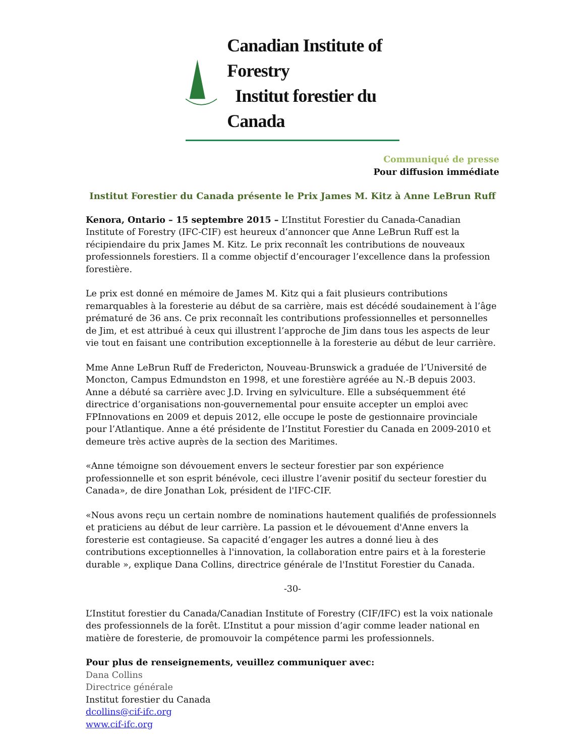Canadian Institute of Forestry
Institut forestier du Canada
Communiqué de presse
Pour diffusion immédiate
Institut Forestier du Canada présente le Prix James M. Kitz à Anne LeBrun Ruff
Kenora, Ontario – 15 septembre 2015 – L’Institut Forestier du Canada-Canadian Institute of Forestry (IFC-CIF) est heureux d’annoncer que Anne LeBrun Ruff est la récipiendaire du prix James M. Kitz. Le prix reconnaît les contributions de nouveaux professionnels forestiers. Il a comme objectif d’encourager l’excellence dans la profession forestière.
Le prix est donné en mémoire de James M. Kitz qui a fait plusieurs contributions remarquables à la foresterie au début de sa carrière, mais est décédé soudainement à l’âge prématuré de 36 ans. Ce prix reconnaît les contributions professionnelles et personnelles de Jim, et est attribué à ceux qui illustrent l’approche de Jim dans tous les aspects de leur vie tout en faisant une contribution exceptionnelle à la foresterie au début de leur carrière.
Mme Anne LeBrun Ruff de Fredericton, Nouveau-Brunswick a graduée de l’Université de Moncton, Campus Edmundston en 1998, et une forestière agréée au N.-B depuis 2003. Anne a débuté sa carrière avec J.D. Irving en sylviculture. Elle a subséquemment été directrice d’organisations non-gouvernemental pour ensuite accepter un emploi avec FPInnovations en 2009 et depuis 2012, elle occupe le poste de gestionnaire provinciale pour l’Atlantique. Anne a été présidente de l’Institut Forestier du Canada en 2009-2010 et demeure très active auprès de la section des Maritimes.
«Anne témoigne son dévouement envers le secteur forestier par son expérience professionnelle et son esprit bénévole, ceci illustre l’avenir positif du secteur forestier du Canada», de dire Jonathan Lok, président de l'IFC-CIF.
«Nous avons reçu un certain nombre de nominations hautement qualifiés de professionnels et praticiens au début de leur carrière. La passion et le dévouement d'Anne envers la foresterie est contagieuse. Sa capacité d’engager les autres a donné lieu à des contributions exceptionnelles à l'innovation, la collaboration entre pairs et à la foresterie durable », explique Dana Collins, directrice générale de l'Institut Forestier du Canada.
-30-
L’Institut forestier du Canada/Canadian Institute of Forestry (CIF/IFC) est la voix nationale des professionnels de la forêt. L’Institut a pour mission d’agir comme leader national en matière de foresterie, de promouvoir la compétence parmi les professionnels.
Pour plus de renseignements, veuillez communiquer avec:
Dana Collins
Directrice générale
Institut forestier du Canada
dcollins@cif-ifc.org
www.cif-ifc.org